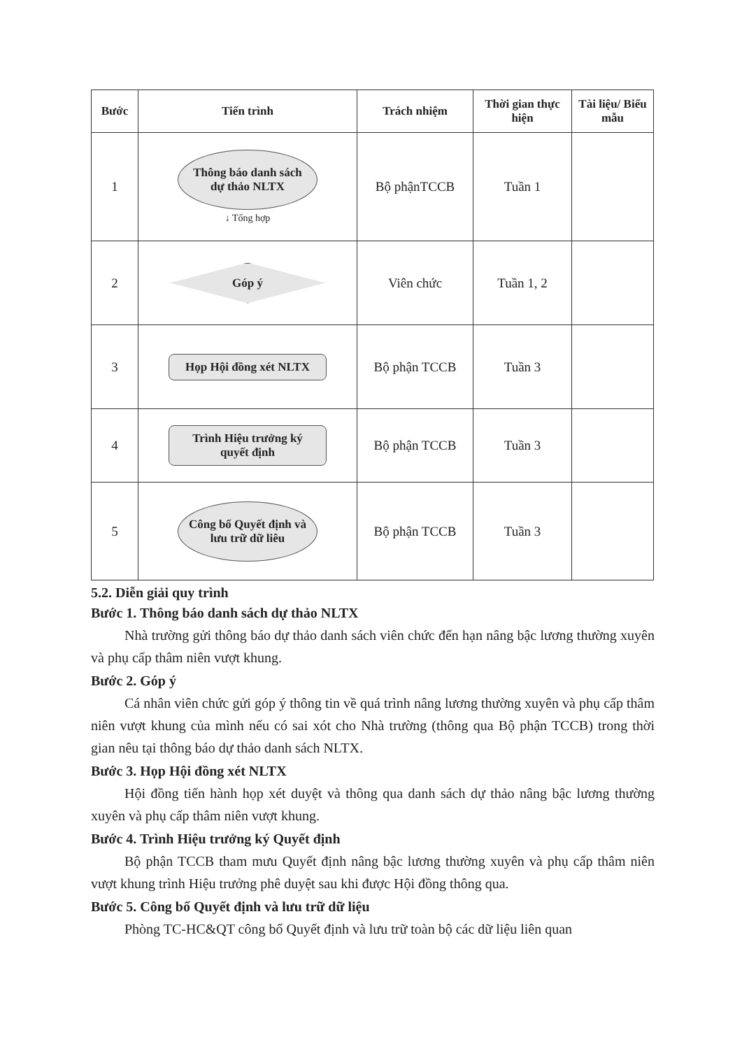| Bước | Tiến trình | Trách nhiệm | Thời gian thực hiện | Tài liệu/ Biểu mẫu |
| --- | --- | --- | --- | --- |
| 1 | Thông báo danh sách dự thảo NLTX ↓ Tổng hợp | Bộ phậnTCCB | Tuần 1 | |
| 2 | Góp ý | Viên chức | Tuần 1, 2 | |
| 3 | Họp Hội đồng xét NLTX | Bộ phận TCCB | Tuần 3 | |
| 4 | Trình Hiệu trưởng ký quyết định | Bộ phận TCCB | Tuần 3 | |
| 5 | Công bố Quyết định và lưu trữ dữ liêu | Bộ phận TCCB | Tuần 3 | |
5.2. Diễn giải quy trình
Bước 1. Thông báo danh sách dự thảo NLTX
Nhà trường gửi thông báo dự thảo danh sách viên chức đến hạn nâng bậc lương thường xuyên và phụ cấp thâm niên vượt khung.
Bước 2. Góp ý
Cá nhân viên chức gửi góp ý thông tin về quá trình nâng lương thường xuyên và phụ cấp thâm niên vượt khung của mình nếu có sai xót cho Nhà trường (thông qua Bộ phận TCCB) trong thời gian nêu tại thông báo dự thảo danh sách NLTX.
Bước 3. Họp Hội đồng xét NLTX
Hội đồng tiến hành họp xét duyệt và thông qua danh sách dự thảo nâng bậc lương thường xuyên và phụ cấp thâm niên vượt khung.
Bước 4. Trình Hiệu trưởng ký Quyết định
Bộ phận TCCB tham mưu Quyết định nâng bậc lương thường xuyên và phụ cấp thâm niên vượt khung trình Hiệu trưởng phê duyệt sau khi được Hội đồng thông qua.
Bước 5. Công bố Quyết định và lưu trữ dữ liệu
Phòng TC-HC&QT công bố Quyết định và lưu trữ toàn bộ các dữ liệu liên quan